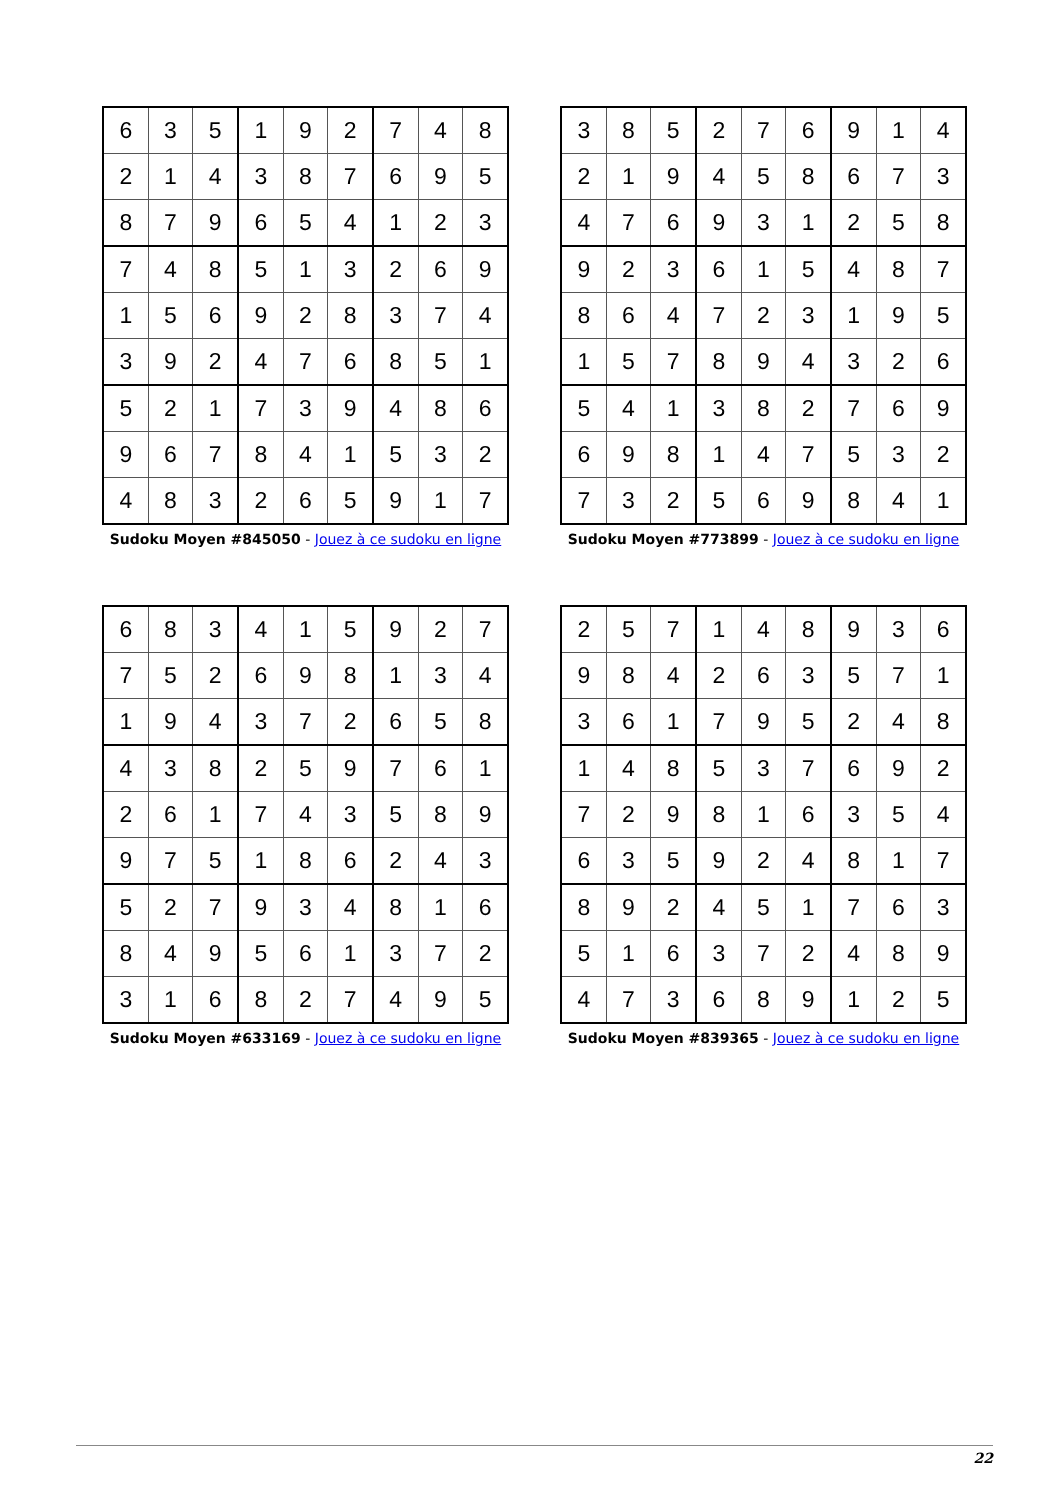| 6 | 3 | 5 | 1 | 9 | 2 | 7 | 4 | 8 |
| 2 | 1 | 4 | 3 | 8 | 7 | 6 | 9 | 5 |
| 8 | 7 | 9 | 6 | 5 | 4 | 1 | 2 | 3 |
| 7 | 4 | 8 | 5 | 1 | 3 | 2 | 6 | 9 |
| 1 | 5 | 6 | 9 | 2 | 8 | 3 | 7 | 4 |
| 3 | 9 | 2 | 4 | 7 | 6 | 8 | 5 | 1 |
| 5 | 2 | 1 | 7 | 3 | 9 | 4 | 8 | 6 |
| 9 | 6 | 7 | 8 | 4 | 1 | 5 | 3 | 2 |
| 4 | 8 | 3 | 2 | 6 | 5 | 9 | 1 | 7 |
Sudoku Moyen #845050 - Jouez à ce sudoku en ligne
| 3 | 8 | 5 | 2 | 7 | 6 | 9 | 1 | 4 |
| 2 | 1 | 9 | 4 | 5 | 8 | 6 | 7 | 3 |
| 4 | 7 | 6 | 9 | 3 | 1 | 2 | 5 | 8 |
| 9 | 2 | 3 | 6 | 1 | 5 | 4 | 8 | 7 |
| 8 | 6 | 4 | 7 | 2 | 3 | 1 | 9 | 5 |
| 1 | 5 | 7 | 8 | 9 | 4 | 3 | 2 | 6 |
| 5 | 4 | 1 | 3 | 8 | 2 | 7 | 6 | 9 |
| 6 | 9 | 8 | 1 | 4 | 7 | 5 | 3 | 2 |
| 7 | 3 | 2 | 5 | 6 | 9 | 8 | 4 | 1 |
Sudoku Moyen #773899 - Jouez à ce sudoku en ligne
| 6 | 8 | 3 | 4 | 1 | 5 | 9 | 2 | 7 |
| 7 | 5 | 2 | 6 | 9 | 8 | 1 | 3 | 4 |
| 1 | 9 | 4 | 3 | 7 | 2 | 6 | 5 | 8 |
| 4 | 3 | 8 | 2 | 5 | 9 | 7 | 6 | 1 |
| 2 | 6 | 1 | 7 | 4 | 3 | 5 | 8 | 9 |
| 9 | 7 | 5 | 1 | 8 | 6 | 2 | 4 | 3 |
| 5 | 2 | 7 | 9 | 3 | 4 | 8 | 1 | 6 |
| 8 | 4 | 9 | 5 | 6 | 1 | 3 | 7 | 2 |
| 3 | 1 | 6 | 8 | 2 | 7 | 4 | 9 | 5 |
Sudoku Moyen #633169 - Jouez à ce sudoku en ligne
| 2 | 5 | 7 | 1 | 4 | 8 | 9 | 3 | 6 |
| 9 | 8 | 4 | 2 | 6 | 3 | 5 | 7 | 1 |
| 3 | 6 | 1 | 7 | 9 | 5 | 2 | 4 | 8 |
| 1 | 4 | 8 | 5 | 3 | 7 | 6 | 9 | 2 |
| 7 | 2 | 9 | 8 | 1 | 6 | 3 | 5 | 4 |
| 6 | 3 | 5 | 9 | 2 | 4 | 8 | 1 | 7 |
| 8 | 9 | 2 | 4 | 5 | 1 | 7 | 6 | 3 |
| 5 | 1 | 6 | 3 | 7 | 2 | 4 | 8 | 9 |
| 4 | 7 | 3 | 6 | 8 | 9 | 1 | 2 | 5 |
Sudoku Moyen #839365 - Jouez à ce sudoku en ligne
22